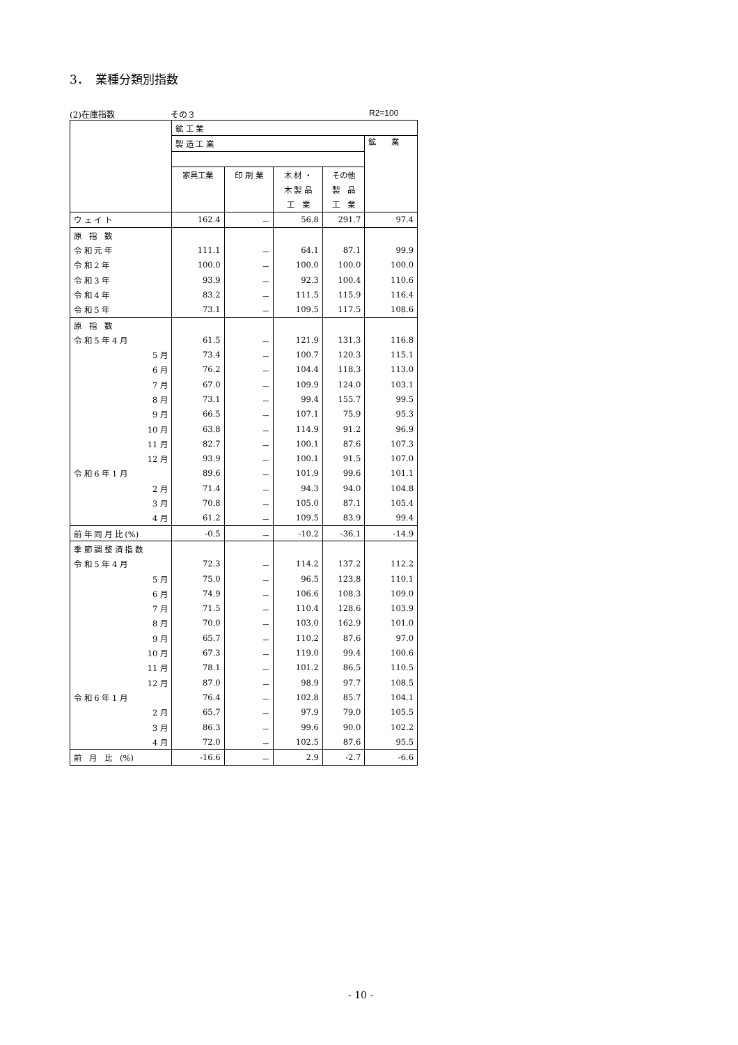3．　業種分類別指数
(2)在庫指数 その３ R2=100
| | 鉱 工 業 | | | | |
| --- | --- | --- | --- | --- | --- |
| | 製 造 工 業 | | | | 鉱 業 |
| | 家具工業 | 印 刷 業 | 木 材 ・ | その他 | |
| | | | 木 製 品 | 製 品 | |
| | | | 工 業 | 工 業 | |
| ウ ェ イ ト | 162.4 | － | 56.8 | 291.7 | 97.4 |
| 原 指 数 | | | | | |
| 令 和 元 年 | 111.1 | － | 64.1 | 87.1 | 99.9 |
| 令 和 2 年 | 100.0 | － | 100.0 | 100.0 | 100.0 |
| 令 和 3 年 | 93.9 | － | 92.3 | 100.4 | 110.6 |
| 令 和 4 年 | 83.2 | － | 111.5 | 115.9 | 116.4 |
| 令 和 5 年 | 73.1 | － | 109.5 | 117.5 | 108.6 |
| 原 指 数 | | | | | |
| 令 和 5 年 4 月 | 61.5 | － | 121.9 | 131.3 | 116.8 |
| 5 月 | 73.4 | － | 100.7 | 120.3 | 115.1 |
| 6 月 | 76.2 | － | 104.4 | 118.3 | 113.0 |
| 7 月 | 67.0 | － | 109.9 | 124.0 | 103.1 |
| 8 月 | 73.1 | － | 99.4 | 155.7 | 99.5 |
| 9 月 | 66.5 | － | 107.1 | 75.9 | 95.3 |
| 10 月 | 63.8 | － | 114.9 | 91.2 | 96.9 |
| 11 月 | 82.7 | － | 100.1 | 87.6 | 107.3 |
| 12 月 | 93.9 | － | 100.1 | 91.5 | 107.0 |
| 令 和 6 年 1 月 | 89.6 | － | 101.9 | 99.6 | 101.1 |
| 2 月 | 71.4 | － | 94.3 | 94.0 | 104.8 |
| 3 月 | 70.8 | － | 105.0 | 87.1 | 105.4 |
| 4 月 | 61.2 | － | 109.5 | 83.9 | 99.4 |
| 前 年 同 月 比 (%) | -0.5 | － | -10.2 | -36.1 | -14.9 |
| 季 節 調 整 済 指 数 | | | | | |
| 令 和 5 年 4 月 | 72.3 | － | 114.2 | 137.2 | 112.2 |
| 5 月 | 75.0 | － | 96.5 | 123.8 | 110.1 |
| 6 月 | 74.9 | － | 106.6 | 108.3 | 109.0 |
| 7 月 | 71.5 | － | 110.4 | 128.6 | 103.9 |
| 8 月 | 70.0 | － | 103.0 | 162.9 | 101.0 |
| 9 月 | 65.7 | － | 110.2 | 87.6 | 97.0 |
| 10 月 | 67.3 | － | 119.0 | 99.4 | 100.6 |
| 11 月 | 78.1 | － | 101.2 | 86.5 | 110.5 |
| 12 月 | 87.0 | － | 98.9 | 97.7 | 108.5 |
| 令 和 6 年 1 月 | 76.4 | － | 102.8 | 85.7 | 104.1 |
| 2 月 | 65.7 | － | 97.9 | 79.0 | 105.5 |
| 3 月 | 86.3 | － | 99.6 | 90.0 | 102.2 |
| 4 月 | 72.0 | － | 102.5 | 87.6 | 95.5 |
| 前 月 比 (%) | -16.6 | － | 2.9 | -2.7 | -6.6 |
- 10 -